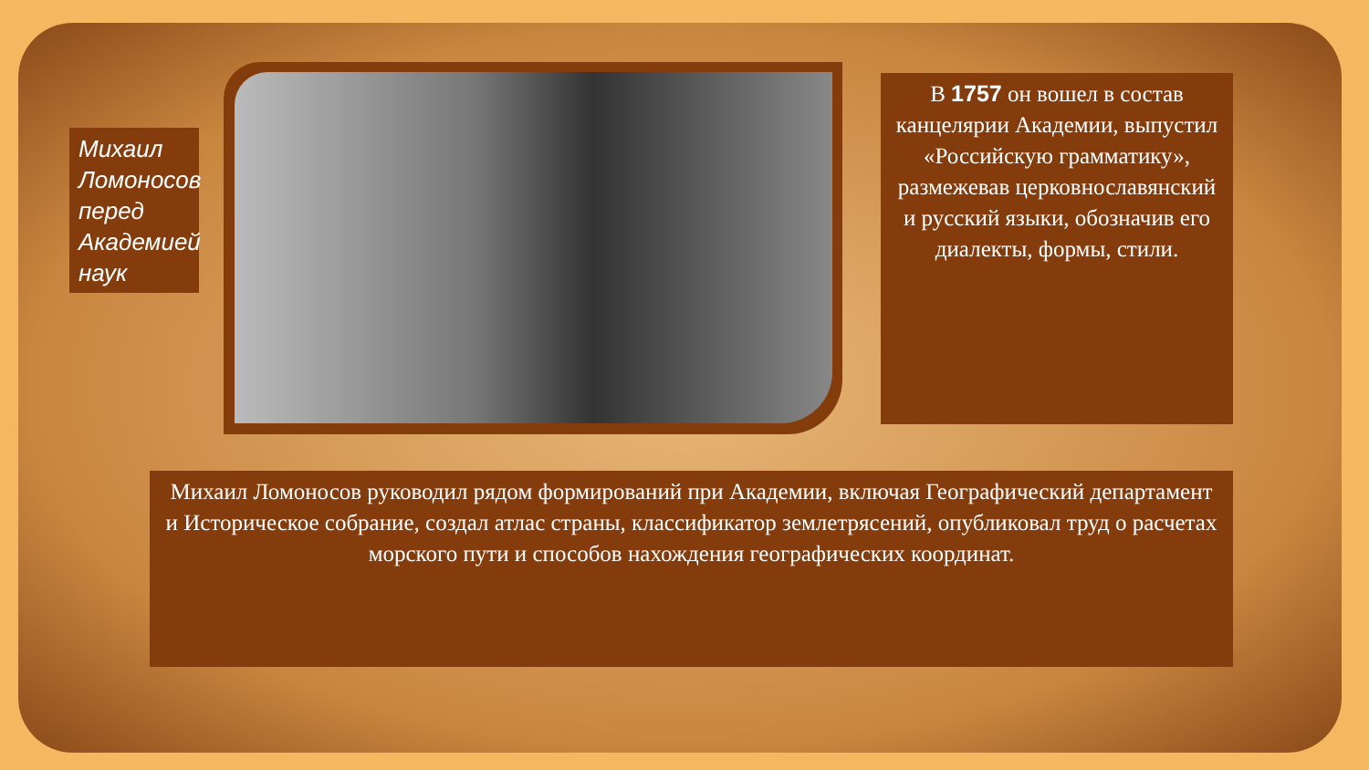Михаил Ломоносов перед Академией наук
В 1757 он вошел в состав канцелярии Академии, выпустил «Российскую грамматику», размежевав церковнославянский и русский языки, обозначив его диалекты, формы, стили.
Михаил Ломоносов руководил рядом формирований при Академии, включая Географический департамент и Историческое собрание, создал атлас страны, классификатор землетрясений, опубликовал труд о расчетах морского пути и способов нахождения географических координат.